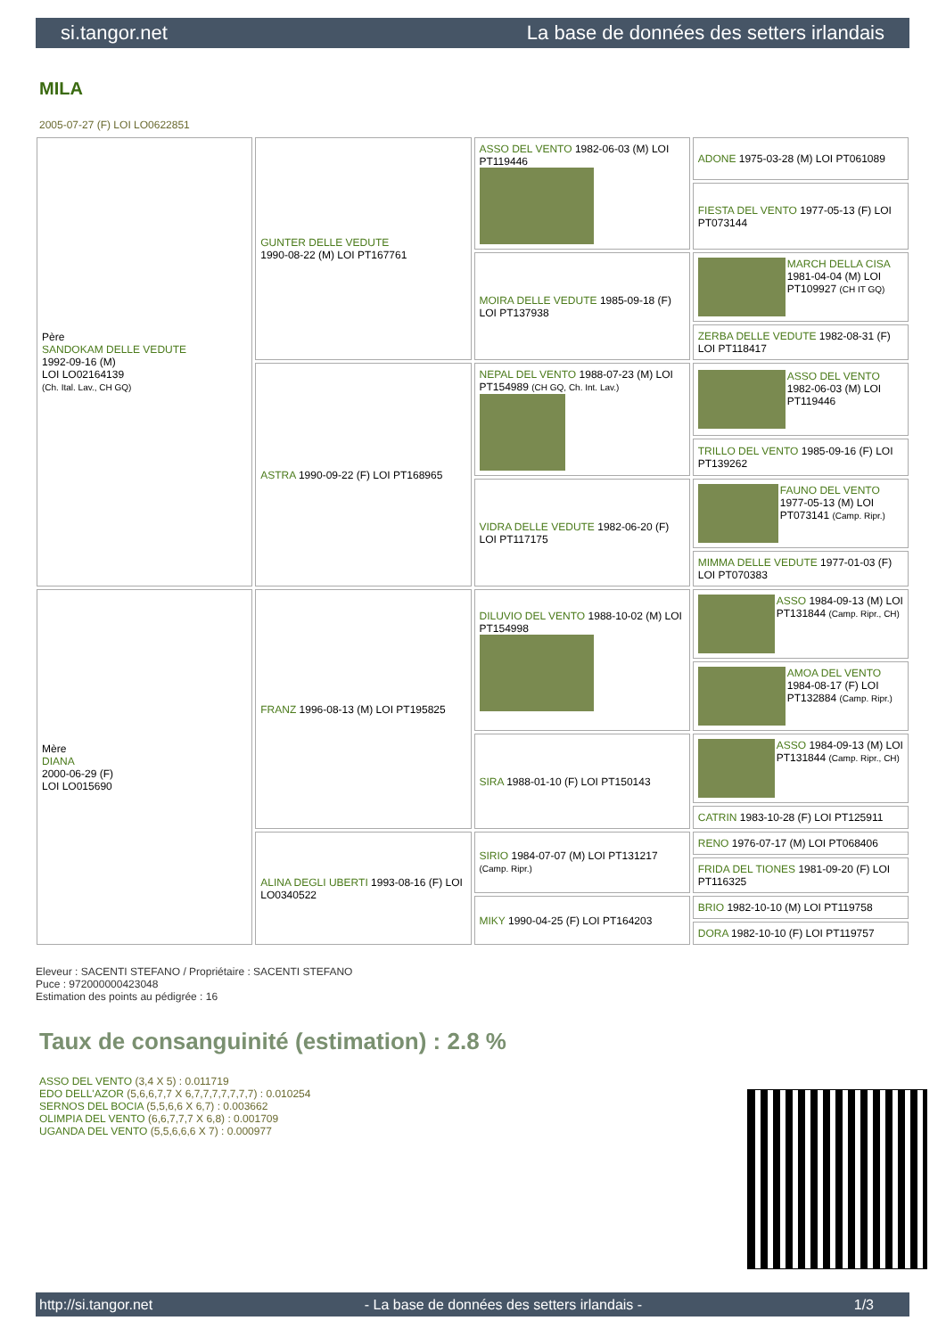si.tangor.net La base de données des setters irlandais
MILA
2005-07-27 (F) LOI LO0622851
| Père SANDOKAM DELLE VEDUTE 1992-09-16 (M) LOI LO02164139 (Ch. Ital. Lav., CH GQ) | GUNTER DELLE VEDUTE 1990-08-22 (M) LOI PT167761 | ASSO DEL VENTO 1982-06-03 (M) LOI PT119446 | ADONE 1975-03-28 (M) LOI PT061089 |
| | | | FIESTA DEL VENTO 1977-05-13 (F) LOI PT073144 |
| | | MOIRA DELLE VEDUTE 1985-09-18 (F) LOI PT137938 | MARCH DELLA CISA 1981-04-04 (M) LOI PT109927 (CH IT GQ) |
| | | | ZERBA DELLE VEDUTE 1982-08-31 (F) LOI PT118417 |
| | ASTRA 1990-09-22 (F) LOI PT168965 | NEPAL DEL VENTO 1988-07-23 (M) LOI PT154989 (CH GQ, Ch. Int. Lav.) | ASSO DEL VENTO 1982-06-03 (M) LOI PT119446 |
| | | | TRILLO DEL VENTO 1985-09-16 (F) LOI PT139262 |
| | | VIDRA DELLE VEDUTE 1982-06-20 (F) LOI PT117175 | FAUNO DEL VENTO 1977-05-13 (M) LOI PT073141 (Camp. Ripr.) |
| | | | MIMMA DELLE VEDUTE 1977-01-03 (F) LOI PT070383 |
| Mère DIANA 2000-06-29 (F) LOI LO015690 | FRANZ 1996-08-13 (M) LOI PT195825 | DILUVIO DEL VENTO 1988-10-02 (M) LOI PT154998 | ASSO 1984-09-13 (M) LOI PT131844 (Camp. Ripr., CH) |
| | | | AMOA DEL VENTO 1984-08-17 (F) LOI PT132884 (Camp. Ripr.) |
| | | SIRA 1988-01-10 (F) LOI PT150143 | ASSO 1984-09-13 (M) LOI PT131844 (Camp. Ripr., CH) |
| | | | CATRIN 1983-10-28 (F) LOI PT125911 |
| | ALINA DEGLI UBERTI 1993-08-16 (F) LOI LO0340522 | SIRIO 1984-07-07 (M) LOI PT131217 (Camp. Ripr.) | RENO 1976-07-17 (M) LOI PT068406 |
| | | | FRIDA DEL TIONES 1981-09-20 (F) LOI PT116325 |
| | | MIKY 1990-04-25 (F) LOI PT164203 | BRIO 1982-10-10 (M) LOI PT119758 |
| | | | DORA 1982-10-10 (F) LOI PT119757 |
Eleveur : SACENTI STEFANO / Propriétaire : SACENTI STEFANO
Puce : 972000000423048
Estimation des points au pédigrée : 16
Taux de consanguinité (estimation) : 2.8 %
ASSO DEL VENTO (3,4 X 5) : 0.011719
EDO DELL'AZOR (5,6,6,7,7 X 6,7,7,7,7,7,7,7) : 0.010254
SERNOS DEL BOCIA (5,5,6,6 X 6,7) : 0.003662
OLIMPIA DEL VENTO (6,6,7,7,7 X 6,8) : 0.001709
UGANDA DEL VENTO (5,5,6,6,6 X 7) : 0.000977
http://si.tangor.net - La base de données des setters irlandais - 1/3